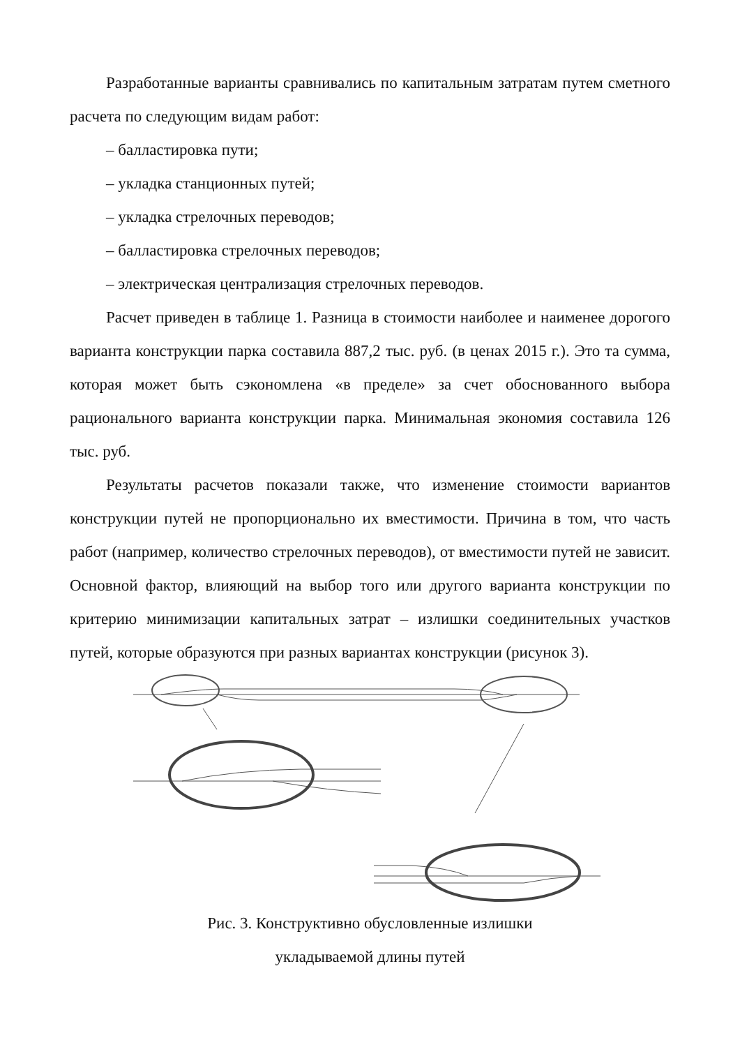Разработанные варианты сравнивались по капитальным затратам путем сметного расчета по следующим видам работ:
– балластировка пути;
– укладка станционных путей;
– укладка стрелочных переводов;
– балластировка стрелочных переводов;
– электрическая централизация стрелочных переводов.
Расчет приведен в таблице 1. Разница в стоимости наиболее и наименее дорогого варианта конструкции парка составила 887,2 тыс. руб. (в ценах 2015 г.). Это та сумма, которая может быть сэкономлена «в пределе» за счет обоснованного выбора рационального варианта конструкции парка. Минимальная экономия составила 126 тыс. руб.
Результаты расчетов показали также, что изменение стоимости вариантов конструкции путей не пропорционально их вместимости. Причина в том, что часть работ (например, количество стрелочных переводов), от вместимости путей не зависит. Основной фактор, влияющий на выбор того или другого варианта конструкции по критерию минимизации капитальных затрат – излишки соединительных участков путей, которые образуются при разных вариантах конструкции (рисунок 3).
Рис. 3. Конструктивно обусловленные излишки
укладываемой длины путей